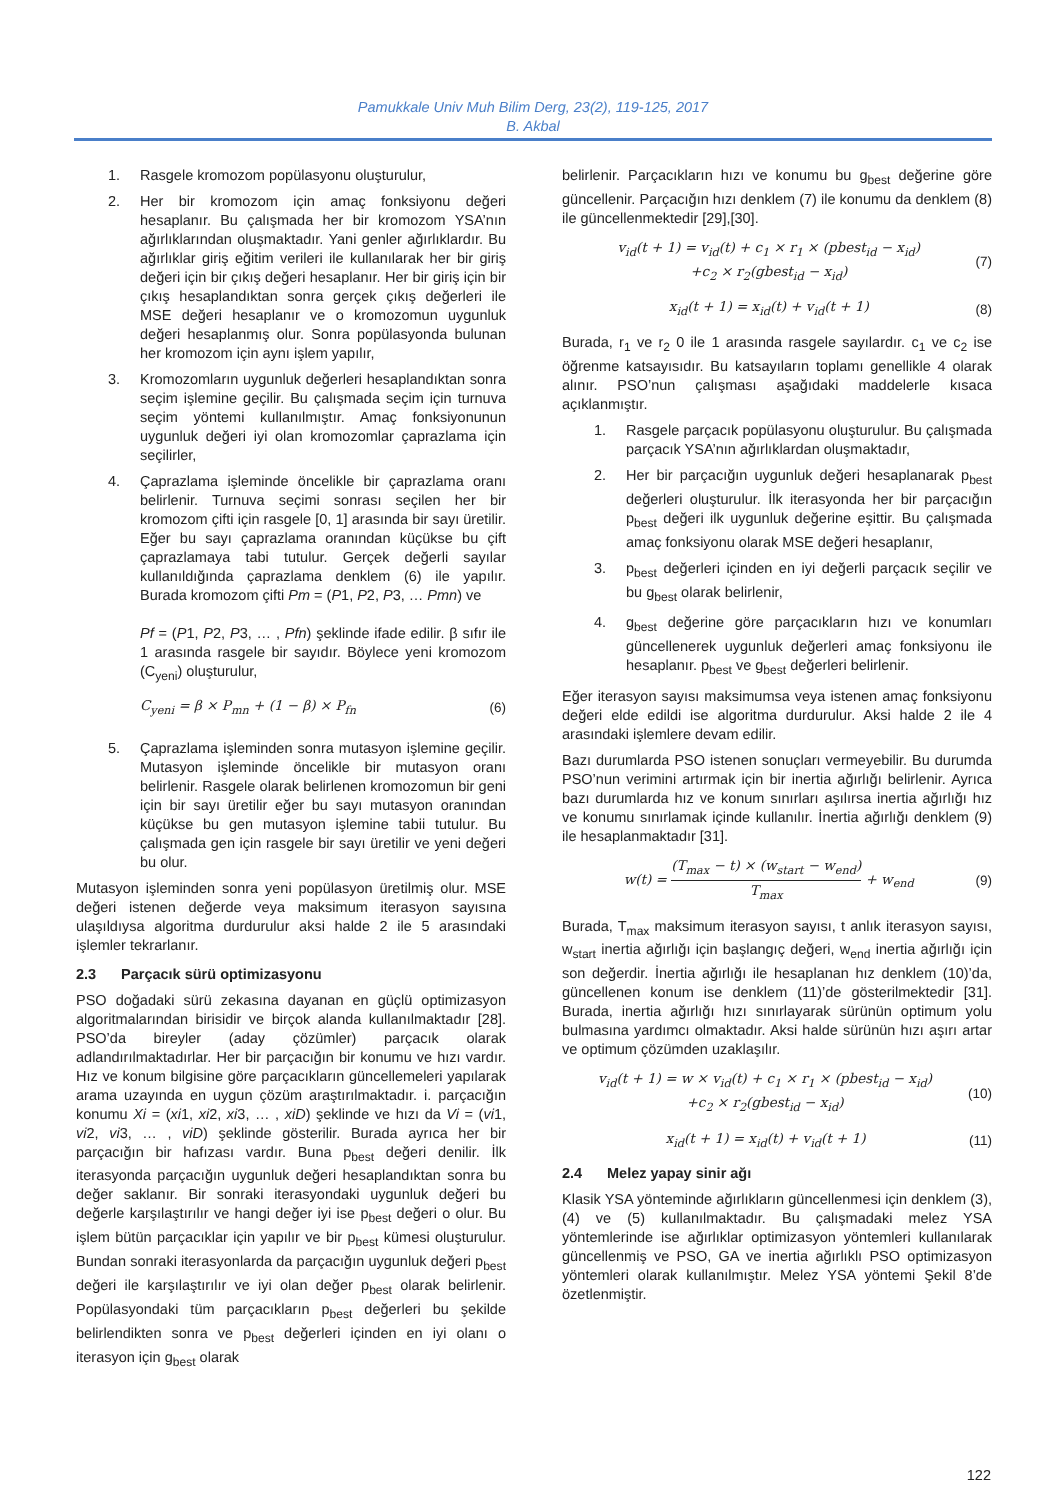Pamukkale Univ Muh Bilim Derg, 23(2), 119-125, 2017
B. Akbal
1. Rasgele kromozom popülasyonu oluşturulur,
2. Her bir kromozom için amaç fonksiyonu değeri hesaplanır. Bu çalışmada her bir kromozom YSA’nın ağırlıklarından oluşmaktadır. Yani genler ağırlıklardır. Bu ağırlıklar giriş eğitim verileri ile kullanılarak her bir giriş değeri için bir çıkış değeri hesaplanır. Her bir giriş için bir çıkış hesaplandıktan sonra gerçek çıkış değerleri ile MSE değeri hesaplanır ve o kromozomun uygunluk değeri hesaplanmış olur. Sonra popülasyonda bulunan her kromozom için aynı işlem yapılır,
3. Kromozomların uygunluk değerleri hesaplandıktan sonra seçim işlemine geçilir. Bu çalışmada seçim için turnuva seçim yöntemi kullanılmıştır. Amaç fonksiyonunun uygunluk değeri iyi olan kromozomlar çaprazlama için seçilirler,
4. Çaprazlama işleminde öncelikle bir çaprazlama oranı belirlenir. Turnuva seçimi sonrası seçilen her bir kromozom çifti için rasgele [0, 1] arasında bir sayı üretilir. Eğer bu sayı çaprazlama oranından küçükse bu çift çaprazlamaya tabi tutulur. Gerçek değerli sayılar kullanıldığında çaprazlama denklem (6) ile yapılır. Burada kromozom çifti Pm = (P1, P2, P3, … Pmn) ve
Pf = (P1, P2, P3, … , Pfn) şeklinde ifade edilir. β sıfır ile 1 arasında rasgele bir sayıdır. Böylece yeni kromozom (C<sub>yeni</sub>) oluşturulur,
C<sub>yeni</sub> = β × P<sub>mn</sub> + (1 − β) × P<sub>fn</sub> (6)
5. Çaprazlama işleminden sonra mutasyon işlemine geçilir. Mutasyon işleminde öncelikle bir mutasyon oranı belirlenir. Rasgele olarak belirlenen kromozomun bir geni için bir sayı üretilir eğer bu sayı mutasyon oranından küçükse bu gen mutasyon işlemine tabii tutulur. Bu çalışmada gen için rasgele bir sayı üretilir ve yeni değeri bu olur.
Mutasyon işleminden sonra yeni popülasyon üretilmiş olur. MSE değeri istenen değerde veya maksimum iterasyon sayısına ulaşıldıysa algoritma durdurulur aksi halde 2 ile 5 arasındaki işlemler tekrarlanır.
2.3 Parçacık sürü optimizasyonu
PSO doğadaki sürü zekasına dayanan en güçlü optimizasyon algoritmalarından birisidir ve birçok alanda kullanılmaktadır [28]. PSO’da bireyler (aday çözümler) parçacık olarak adlandırılmaktadırlar. Her bir parçacığın bir konumu ve hızı vardır. Hız ve konum bilgisine göre parçacıkların güncellemeleri yapılarak arama uzayında en uygun çözüm araştırılmaktadır. i. parçacığın konumu Xi = (xi1, xi2, xi3, … , xiD) şeklinde ve hızı da Vi = (vi1, vi2, vi3, … , viD) şeklinde gösterilir. Burada ayrıca her bir parçacığın bir hafızası vardır. Buna p<sub>best</sub> değeri denilir. İlk iterasyonda parçacığın uygunluk değeri hesaplandıktan sonra bu değer saklanır. Bir sonraki iterasyondaki uygunluk değeri bu değerle karşılaştırılır ve hangi değer iyi ise p<sub>best</sub> değeri o olur. Bu işlem bütün parçacıklar için yapılır ve bir p<sub>best</sub> kümesi oluşturulur. Bundan sonraki iterasyonlarda da parçacığın uygunluk değeri p<sub>best</sub> değeri ile karşılaştırılır ve iyi olan değer p<sub>best</sub> olarak belirlenir. Popülasyondaki tüm parçacıkların p<sub>best</sub> değerleri bu şekilde belirlendikten sonra ve p<sub>best</sub> değerleri içinden en iyi olanı o iterasyon için g<sub>best</sub> olarak
belirlenir. Parçacıkların hızı ve konumu bu g<sub>best</sub> değerine göre güncellenir. Parçacığın hızı denklem (7) ile konumu da denklem (8) ile güncellenmektedir [29],[30].
v<sub>id</sub>(t + 1) = v<sub>id</sub>(t) + c<sub>1</sub> × r<sub>1</sub> × (pbest<sub>id</sub> − x<sub>id</sub>)
+c<sub>2</sub> × r<sub>2</sub>(gbest<sub>id</sub> − x<sub>id</sub>) (7)
x<sub>id</sub>(t + 1) = x<sub>id</sub>(t) + v<sub>id</sub>(t + 1) (8)
Burada, r<sub>1</sub> ve r<sub>2</sub> 0 ile 1 arasında rasgele sayılardır. c<sub>1</sub> ve c<sub>2</sub> ise öğrenme katsayısıdır. Bu katsayıların toplamı genellikle 4 olarak alınır. PSO’nun çalışması aşağıdaki maddelerle kısaca açıklanmıştır.
1. Rasgele parçacık popülasyonu oluşturulur. Bu çalışmada parçacık YSA’nın ağırlıklardan oluşmaktadır,
2. Her bir parçacığın uygunluk değeri hesaplanarak p<sub>best</sub> değerleri oluşturulur. İlk iterasyonda her bir parçacığın p<sub>best</sub> değeri ilk uygunluk değerine eşittir. Bu çalışmada amaç fonksiyonu olarak MSE değeri hesaplanır,
3. p<sub>best</sub> değerleri içinden en iyi değerli parçacık seçilir ve bu g<sub>best</sub> olarak belirlenir,
4. g<sub>best</sub> değerine göre parçacıkların hızı ve konumları güncellenerek uygunluk değerleri amaç fonksiyonu ile hesaplanır. p<sub>best</sub> ve g<sub>best</sub> değerleri belirlenir.
Eğer iterasyon sayısı maksimumsa veya istenen amaç fonksiyonu değeri elde edildi ise algoritma durdurulur. Aksi halde 2 ile 4 arasındaki işlemlere devam edilir.
Bazı durumlarda PSO istenen sonuçları vermeyebilir. Bu durumda PSO’nun verimini artırmak için bir inertia ağırlığı belirlenir. Ayrıca bazı durumlarda hız ve konum sınırları aşılırsa inertia ağırlığı hız ve konumu sınırlamak içinde kullanılır. İnertia ağırlığı denklem (9) ile hesaplanmaktadır [31].
w(t) = (T<sub>max</sub> − t) × (w<sub>start</sub> − w<sub>end</sub>) T<sub>max</sub> + w<sub>end</sub> (9)
Burada, T<sub>max</sub> maksimum iterasyon sayısı, t anlık iterasyon sayısı, w<sub>start</sub> inertia ağırlığı için başlangıç değeri, w<sub>end</sub> inertia ağırlığı için son değerdir. İnertia ağırlığı ile hesaplanan hız denklem (10)’da, güncellenen konum ise denklem (11)’de gösterilmektedir [31]. Burada, inertia ağırlığı hızı sınırlayarak sürünün optimum yolu bulmasına yardımcı olmaktadır. Aksi halde sürünün hızı aşırı artar ve optimum çözümden uzaklaşılır.
v<sub>id</sub>(t + 1) = w × v<sub>id</sub>(t) + c<sub>1</sub> × r<sub>1</sub> × (pbest<sub>id</sub> − x<sub>id</sub>)
+c<sub>2</sub> × r<sub>2</sub>(gbest<sub>id</sub> − x<sub>id</sub>) (10)
x<sub>id</sub>(t + 1) = x<sub>id</sub>(t) + v<sub>id</sub>(t + 1) (11)
2.4 Melez yapay sinir ağı
Klasik YSA yönteminde ağırlıkların güncellenmesi için denklem (3), (4) ve (5) kullanılmaktadır. Bu çalışmadaki melez YSA yöntemlerinde ise ağırlıklar optimizasyon yöntemleri kullanılarak güncellenmiş ve PSO, GA ve inertia ağırlıklı PSO optimizasyon yöntemleri olarak kullanılmıştır. Melez YSA yöntemi Şekil 8’de özetlenmiştir.
122